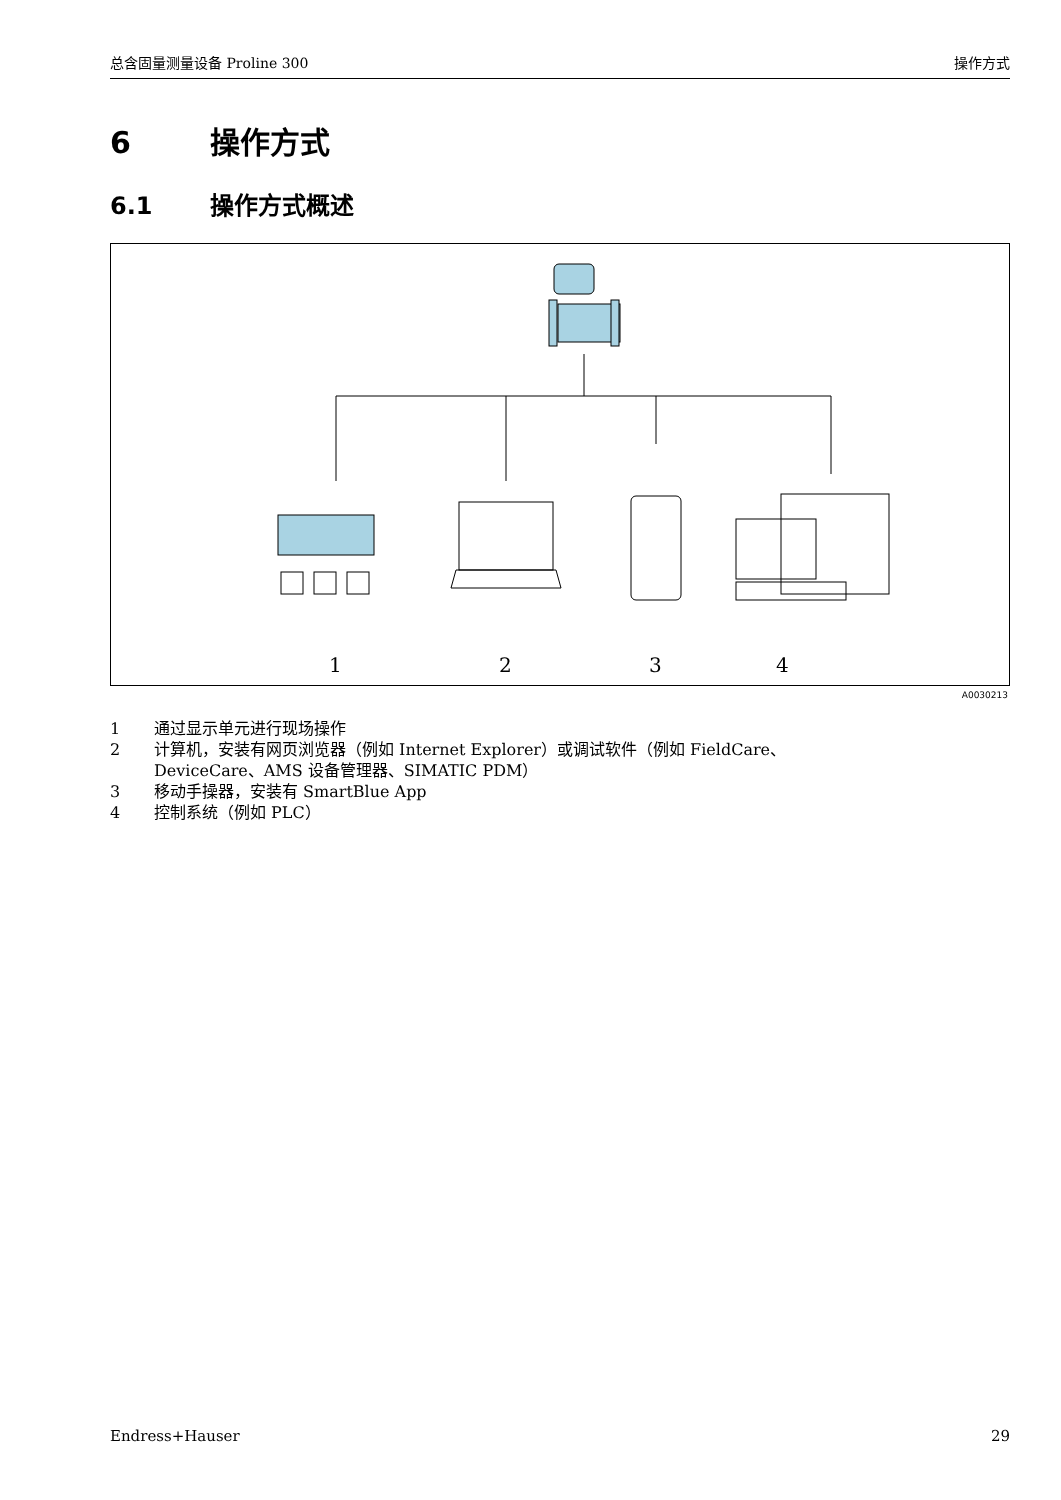总含固量测量设备 Proline 300 操作方式
6 操作方式
6.1 操作方式概述
1
2
3
4
A0030213
1 通过显示单元进行现场操作
2 计算机，安装有网页浏览器（例如 Internet Explorer）或调试软件（例如 FieldCare、
DeviceCare、AMS 设备管理器、SIMATIC PDM）
3 移动手操器，安装有 SmartBlue App
4 控制系统（例如 PLC）
Endress+Hauser 29